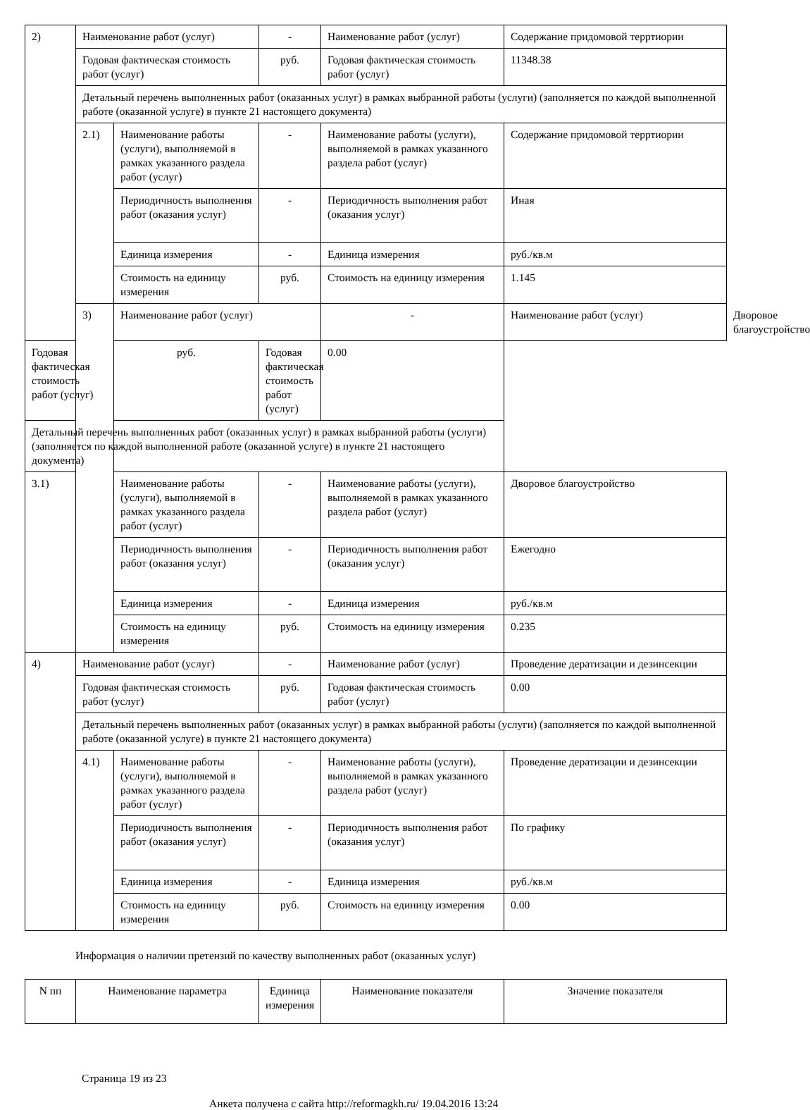| 2) | Наименование работ (услуг) | | - | Наименование работ (услуг) | Содержание придомовой терртиории | |
| | Годовая фактическая стоимость работ (услуг) | | руб. | Годовая фактическая стоимость работ (услуг) | 11348.38 | |
| | Детальный перечень выполненных работ (оказанных услуг) в рамках выбранной работы (услуги) (заполняется по каждой выполненной работе (оказанной услуге) в пункте 21 настоящего документа) | | | | | |
| | 2.1) | Наименование работы (услуги), выполняемой в рамках указанного раздела работ (услуг) | - | Наименование работы (услуги), выполняемой в рамках указанного раздела работ (услуг) | Содержание придомовой терртиории | |
| | | Периодичность выполнения работ (оказания услуг) | - | Периодичность выполнения работ (оказания услуг) | Иная | |
| | | Единица измерения | - | Единица измерения | руб./кв.м | |
| | | Стоимость на единицу измерения | руб. | Стоимость на единицу измерения | 1.145 | |
| | 3) | Наименование работ (услуг) | | - | Наименование работ (услуг) | Дворовое благоустройство |
| Годовая фактическая стоимость работ (услуг) | | руб. | Годовая фактическая стоимость работ (услуг) | 0.00 | | |
| Детальный перечень выполненных работ (оказанных услуг) в рамках выбранной работы (услуги) (заполняется по каждой выполненной работе (оказанной услуге) в пункте 21 настоящего документа) | | | | | | |
| 3.1) | | Наименование работы (услуги), выполняемой в рамках указанного раздела работ (услуг) | - | Наименование работы (услуги), выполняемой в рамках указанного раздела работ (услуг) | Дворовое благоустройство | |
| | | Периодичность выполнения работ (оказания услуг) | - | Периодичность выполнения работ (оказания услуг) | Ежегодно | |
| | | Единица измерения | - | Единица измерения | руб./кв.м | |
| | | Стоимость на единицу измерения | руб. | Стоимость на единицу измерения | 0.235 | |
| 4) | Наименование работ (услуг) | | - | Наименование работ (услуг) | Проведение дератизации и дезинсекции | |
| | Годовая фактическая стоимость работ (услуг) | | руб. | Годовая фактическая стоимость работ (услуг) | 0.00 | |
| | Детальный перечень выполненных работ (оказанных услуг) в рамках выбранной работы (услуги) (заполняется по каждой выполненной работе (оказанной услуге) в пункте 21 настоящего документа) | | | | | |
| | 4.1) | Наименование работы (услуги), выполняемой в рамках указанного раздела работ (услуг) | - | Наименование работы (услуги), выполняемой в рамках указанного раздела работ (услуг) | Проведение дератизации и дезинсекции | |
| | | Периодичность выполнения работ (оказания услуг) | - | Периодичность выполнения работ (оказания услуг) | По графику | |
| | | Единица измерения | - | Единица измерения | руб./кв.м | |
| | | Стоимость на единицу измерения | руб. | Стоимость на единицу измерения | 0.00 | |
Информация о наличии претензий по качеству выполненных работ (оказанных услуг)
| N пп | Наименование параметра | Единица измерения | Наименование показателя | Значение показателя |
| --- | --- | --- | --- | --- |
Страница 19 из 23
Анкета получена с сайта http://reformagkh.ru/ 19.04.2016 13:24